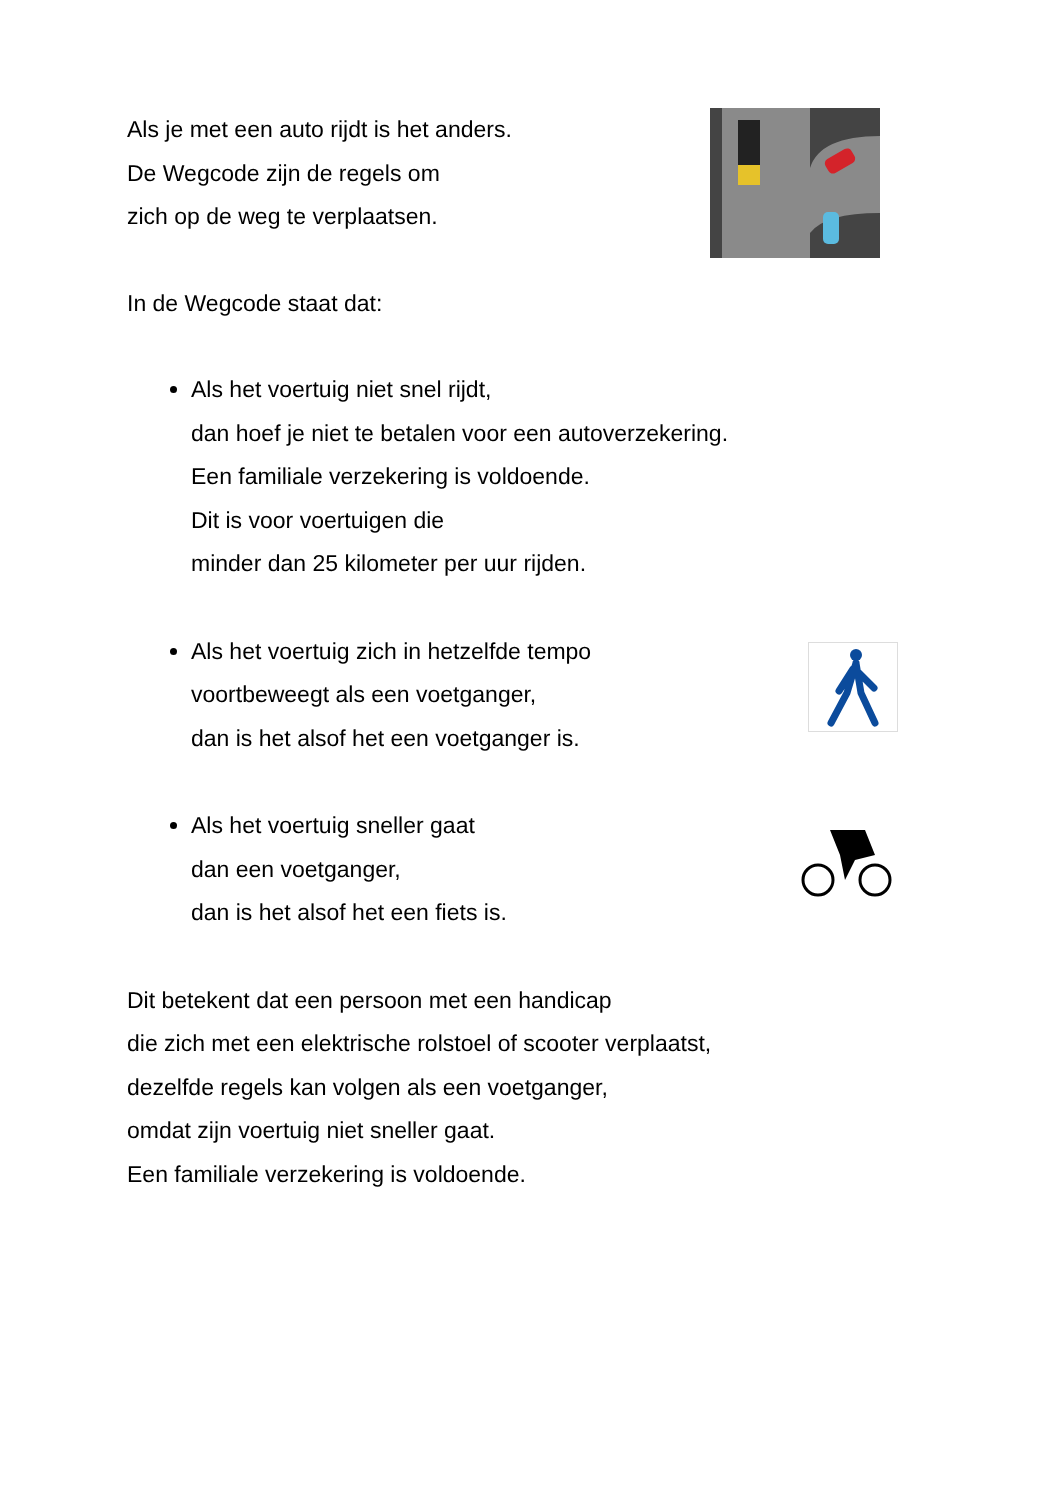Als je met een auto rijdt is het anders.
De Wegcode zijn de regels om
zich op de weg te verplaatsen.
In de Wegcode staat dat:
Als het voertuig niet snel rijdt,
dan hoef je niet te betalen voor een autoverzekering.
Een familiale verzekering is voldoende.
Dit is voor voertuigen die
minder dan 25 kilometer per uur rijden.
Als het voertuig zich in hetzelfde tempo
voortbeweegt als een voetganger,
dan is het alsof het een voetganger is.
Als het voertuig sneller gaat
dan een voetganger,
dan is het alsof het een fiets is.
Dit betekent dat een persoon met een handicap
die zich met een elektrische rolstoel of scooter verplaatst,
dezelfde regels kan volgen als een voetganger,
omdat zijn voertuig niet sneller gaat.
Een familiale verzekering is voldoende.